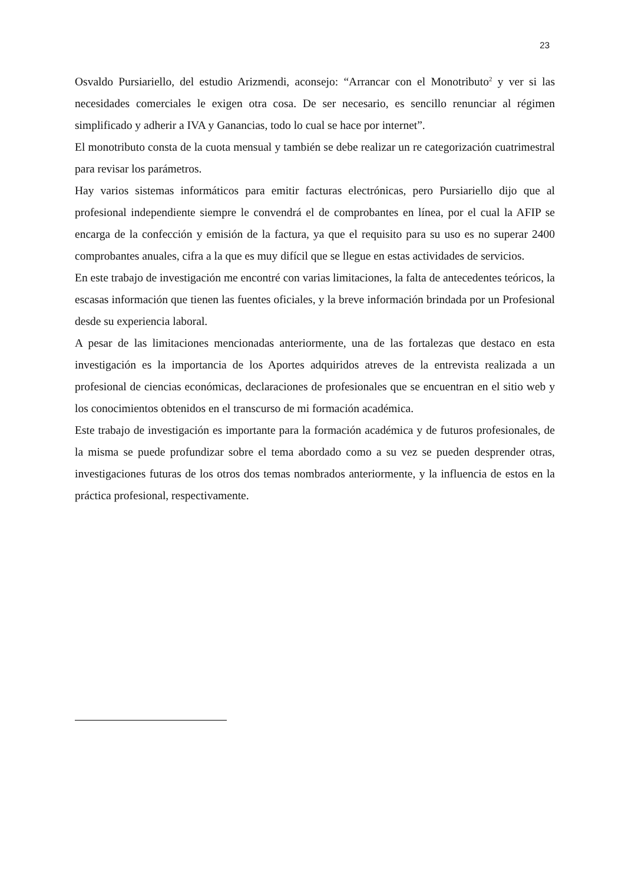23
Osvaldo Pursiariello, del estudio Arizmendi, aconsejo: “Arrancar con el Monotributo<sup>2</sup> y ver si las necesidades comerciales le exigen otra cosa. De ser necesario, es sencillo renunciar al régimen simplificado y adherir a IVA y Ganancias, todo lo cual se hace por internet”.
El monotributo consta de la cuota mensual y también se debe realizar un re categorización cuatrimestral para revisar los parámetros.
Hay varios sistemas informáticos para emitir facturas electrónicas, pero Pursiariello dijo que al profesional independiente siempre le convendrá el de comprobantes en línea, por el cual la AFIP se encarga de la confección y emisión de la factura, ya que el requisito para su uso es no superar 2400 comprobantes anuales, cifra a la que es muy difícil que se llegue en estas actividades de servicios.
En este trabajo de investigación me encontré con varias limitaciones, la falta de antecedentes teóricos, la escasas información que tienen las fuentes oficiales, y la breve información brindada por un Profesional desde su experiencia laboral.
A pesar de las limitaciones mencionadas anteriormente, una de las fortalezas que destaco en esta investigación es la importancia de los Aportes adquiridos atreves de la entrevista realizada a un profesional de ciencias económicas, declaraciones de profesionales que se encuentran en el sitio web y los conocimientos obtenidos en el transcurso de mi formación académica.
Este trabajo de investigación es importante para la formación académica y de futuros profesionales, de la misma se puede profundizar sobre el tema abordado como a su vez se pueden desprender otras, investigaciones futuras de los otros dos temas nombrados anteriormente, y la influencia de estos en la práctica profesional, respectivamente.